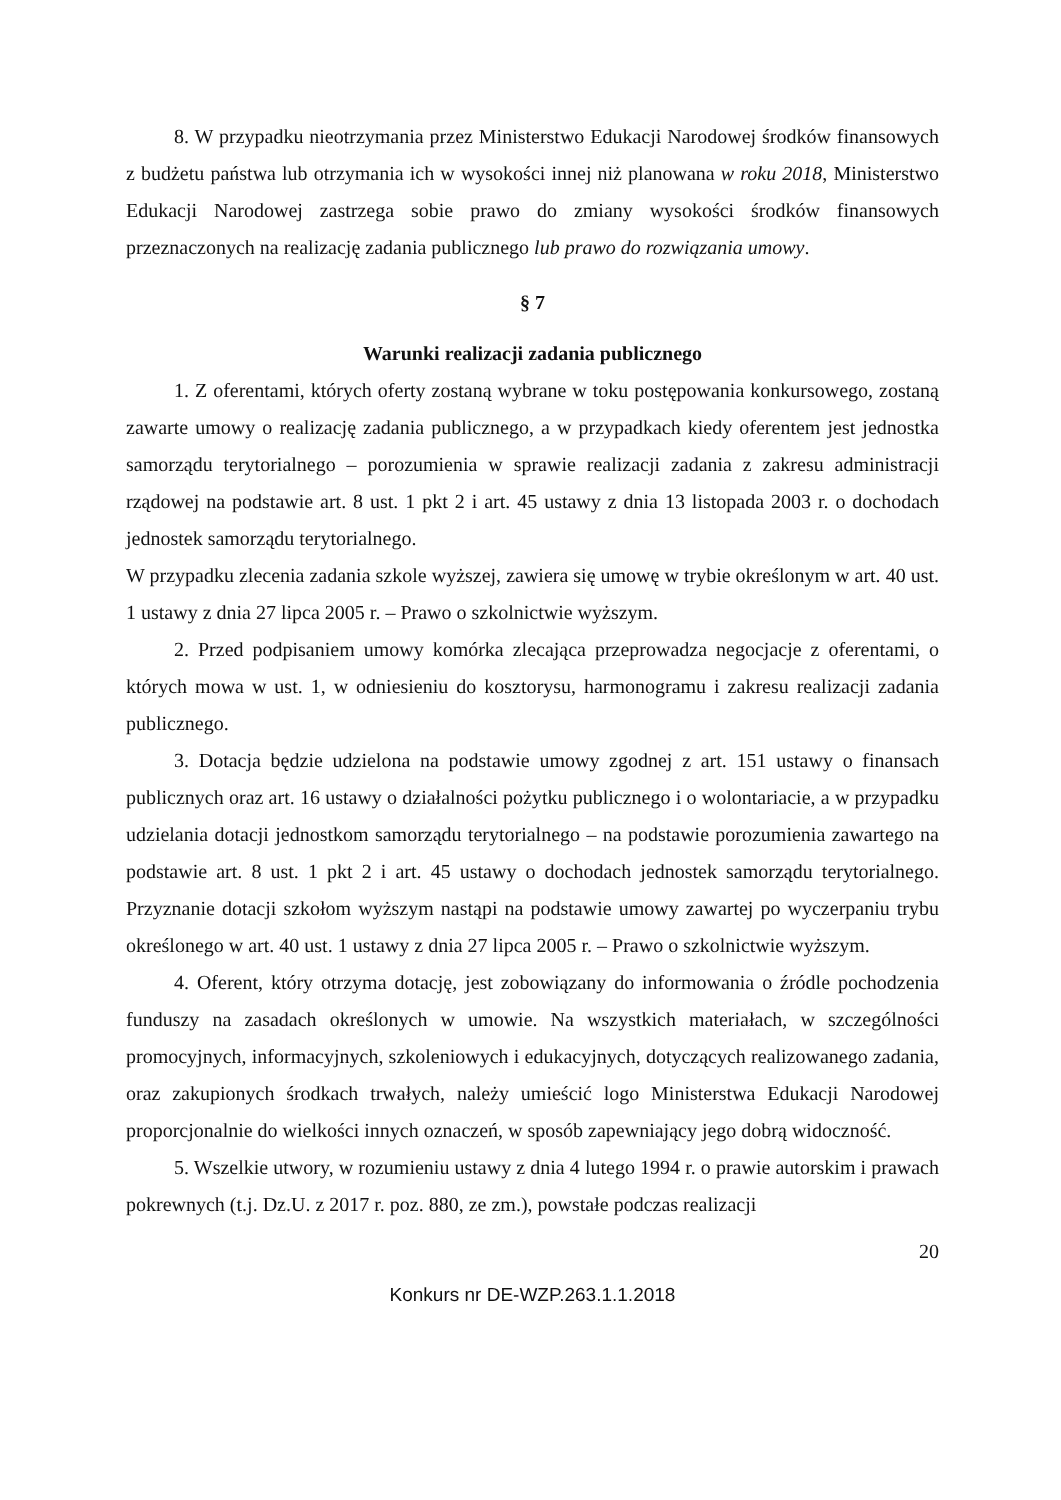8. W przypadku nieotrzymania przez Ministerstwo Edukacji Narodowej środków finansowych z budżetu państwa lub otrzymania ich w wysokości innej niż planowana w roku 2018, Ministerstwo Edukacji Narodowej zastrzega sobie prawo do zmiany wysokości środków finansowych przeznaczonych na realizację zadania publicznego lub prawo do rozwiązania umowy.
§ 7
Warunki realizacji zadania publicznego
1. Z oferentami, których oferty zostaną wybrane w toku postępowania konkursowego, zostaną zawarte umowy o realizację zadania publicznego, a w przypadkach kiedy oferentem jest jednostka samorządu terytorialnego – porozumienia w sprawie realizacji zadania z zakresu administracji rządowej na podstawie art. 8 ust. 1 pkt 2 i art. 45 ustawy z dnia 13 listopada 2003 r. o dochodach jednostek samorządu terytorialnego.
W przypadku zlecenia zadania szkole wyższej, zawiera się umowę w trybie określonym w art. 40 ust. 1 ustawy z dnia 27 lipca 2005 r. – Prawo o szkolnictwie wyższym.
2. Przed podpisaniem umowy komórka zlecająca przeprowadza negocjacje z oferentami, o których mowa w ust. 1, w odniesieniu do kosztorysu, harmonogramu i zakresu realizacji zadania publicznego.
3. Dotacja będzie udzielona na podstawie umowy zgodnej z art. 151 ustawy o finansach publicznych oraz art. 16 ustawy o działalności pożytku publicznego i o wolontariacie, a w przypadku udzielania dotacji jednostkom samorządu terytorialnego – na podstawie porozumienia zawartego na podstawie art. 8 ust. 1 pkt 2 i art. 45 ustawy o dochodach jednostek samorządu terytorialnego. Przyznanie dotacji szkołom wyższym nastąpi na podstawie umowy zawartej po wyczerpaniu trybu określonego w art. 40 ust. 1 ustawy z dnia 27 lipca 2005 r. – Prawo o szkolnictwie wyższym.
4. Oferent, który otrzyma dotację, jest zobowiązany do informowania o źródle pochodzenia funduszy na zasadach określonych w umowie. Na wszystkich materiałach, w szczególności promocyjnych, informacyjnych, szkoleniowych i edukacyjnych, dotyczących realizowanego zadania, oraz zakupionych środkach trwałych, należy umieścić logo Ministerstwa Edukacji Narodowej proporcjonalnie do wielkości innych oznaczeń, w sposób zapewniający jego dobrą widoczność.
5. Wszelkie utwory, w rozumieniu ustawy z dnia 4 lutego 1994 r. o prawie autorskim i prawach pokrewnych (t.j. Dz.U. z 2017 r. poz. 880, ze zm.), powstałe podczas realizacji
20
Konkurs nr DE-WZP.263.1.1.2018